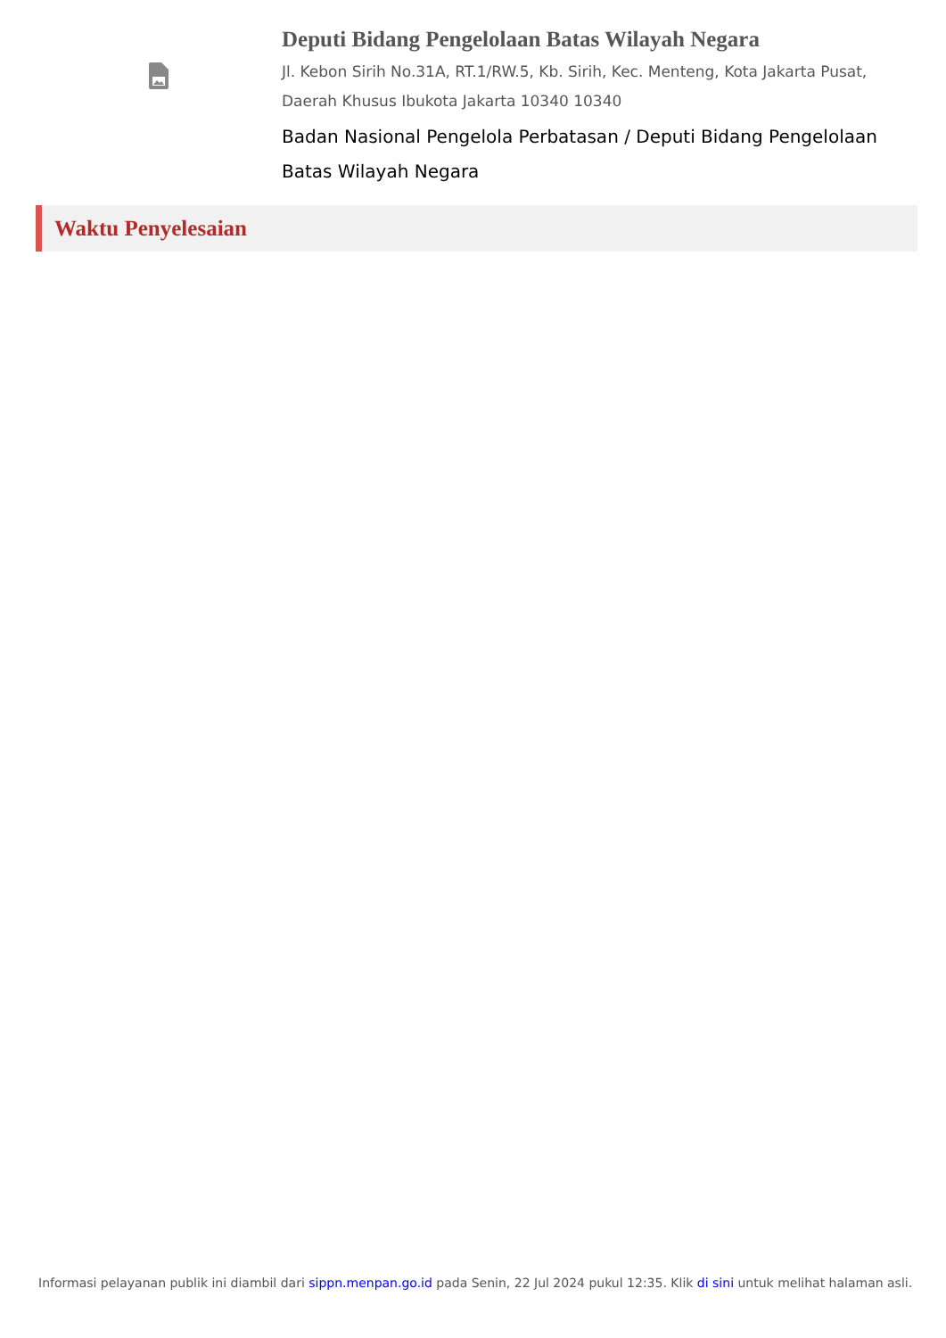Deputi Bidang Pengelolaan Batas Wilayah Negara
Jl. Kebon Sirih No.31A, RT.1/RW.5, Kb. Sirih, Kec. Menteng, Kota Jakarta Pusat, Daerah Khusus Ibukota Jakarta 10340 10340
Badan Nasional Pengelola Perbatasan / Deputi Bidang Pengelolaan Batas Wilayah Negara
Waktu Penyelesaian
Informasi pelayanan publik ini diambil dari sippn.menpan.go.id pada Senin, 22 Jul 2024 pukul 12:35. Klik di sini untuk melihat halaman asli.